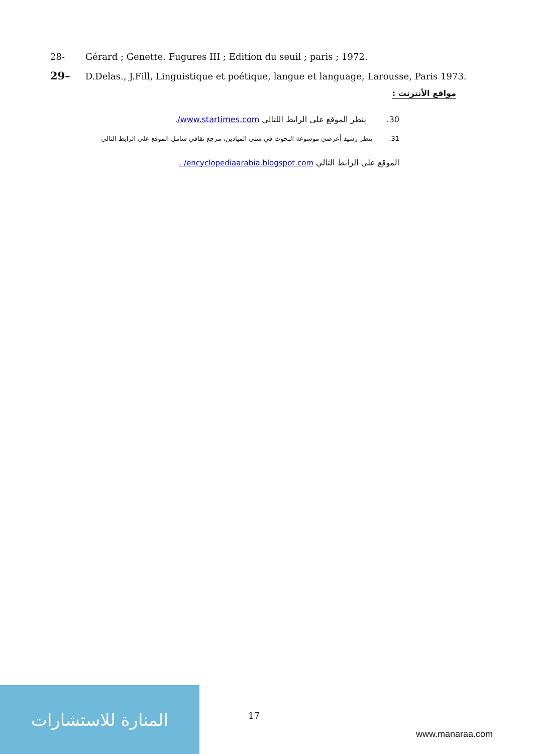28- Gérard ; Genette. Fugures III ; Edition du seuil ; paris ; 1972.
29– D.Delas., J.Fill, Linguistique et poétique, langue et language, Larousse, Paris 1973.
مواقع الأنترنت :
30. ينظر الموقع على الرابط اللتالي www.startimes.com/.
31. ينظر رشيد أعرضي موسوعة البحوث في شتى الميادين، مرجع ثقافي شامل الموقع على الرابط التالي
الموقع على الرابط التالي encyclopediaarabia.blogspot.com/ .
المنارة للاستشارات
17
www.manaraa.com